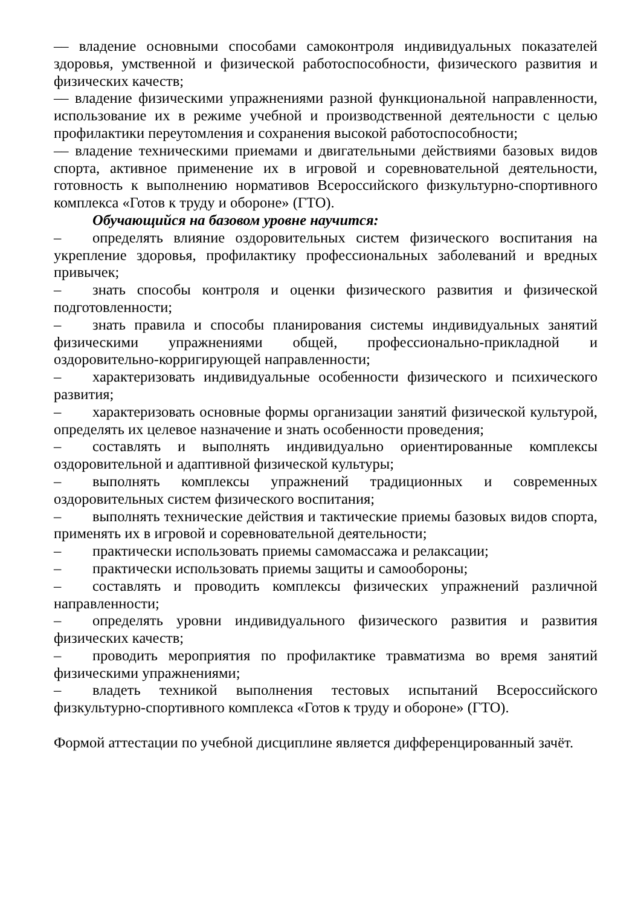–– владение основными способами самоконтроля индивидуальных показателей здоровья, умственной и физической работоспособности, физического развития и физических качеств;
–– владение физическими упражнениями разной функциональной направленности, использование их в режиме учебной и производственной деятельности с целью профилактики переутомления и сохранения высокой работоспособности;
–– владение техническими приемами и двигательными действиями базовых видов спорта, активное применение их в игровой и соревновательной деятельности, готовность к выполнению нормативов Всероссийского физкультурно-спортивного комплекса «Готов к труду и обороне» (ГТО).
Обучающийся на базовом уровне научится:
– определять влияние оздоровительных систем физического воспитания на укрепление здоровья, профилактику профессиональных заболеваний и вредных привычек;
– знать способы контроля и оценки физического развития и физической подготовленности;
– знать правила и способы планирования системы индивидуальных занятий физическими упражнениями общей, профессионально-прикладной и оздоровительно-корригирующей направленности;
– характеризовать индивидуальные особенности физического и психического развития;
– характеризовать основные формы организации занятий физической культурой, определять их целевое назначение и знать особенности проведения;
– составлять и выполнять индивидуально ориентированные комплексы оздоровительной и адаптивной физической культуры;
– выполнять комплексы упражнений традиционных и современных оздоровительных систем физического воспитания;
– выполнять технические действия и тактические приемы базовых видов спорта, применять их в игровой и соревновательной деятельности;
– практически использовать приемы самомассажа и релаксации;
– практически использовать приемы защиты и самообороны;
– составлять и проводить комплексы физических упражнений различной направленности;
– определять уровни индивидуального физического развития и развития физических качеств;
– проводить мероприятия по профилактике травматизма во время занятий физическими упражнениями;
– владеть техникой выполнения тестовых испытаний Всероссийского физкультурно-спортивного комплекса «Готов к труду и обороне» (ГТО).
Формой аттестации по учебной дисциплине является дифференцированный зачёт.